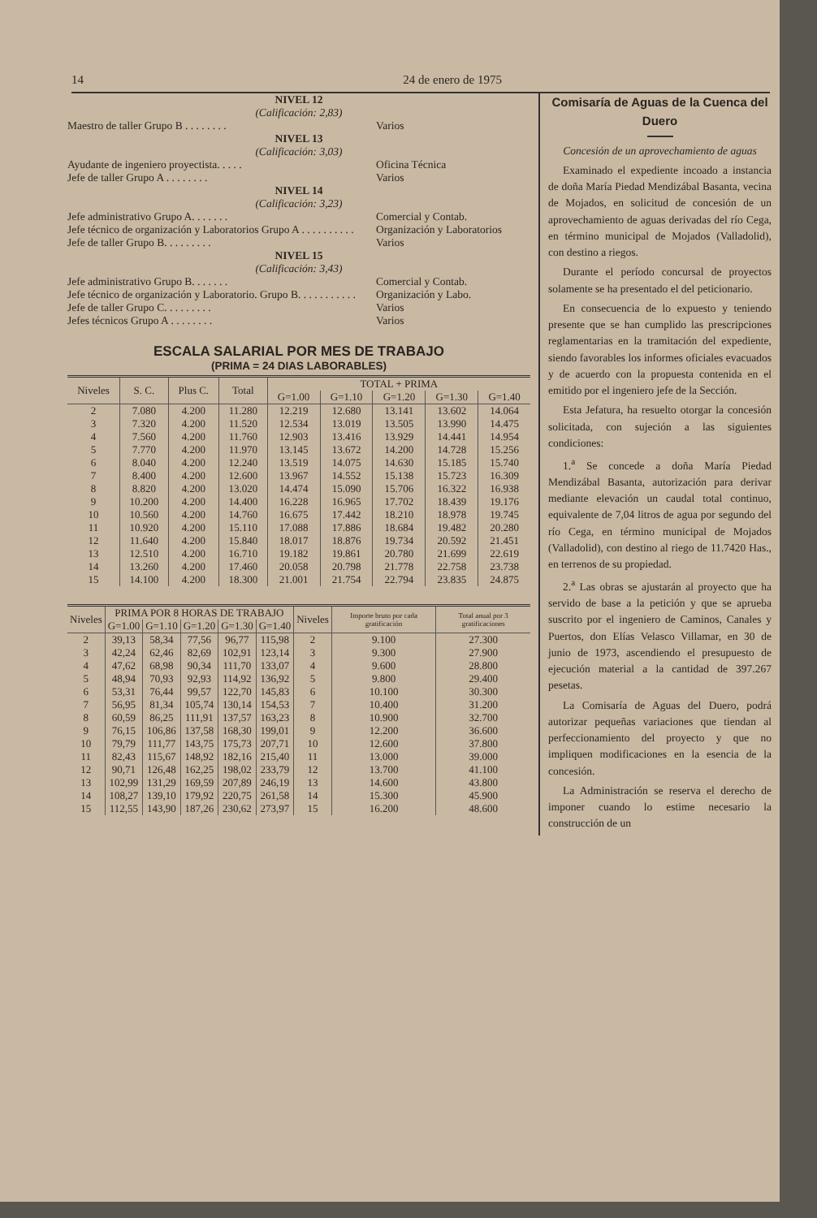14 24 de enero de 1975
NIVEL 12
(Calificación: 2,83)
Maestro de taller Grupo B . . . . . . . . Varios
NIVEL 13
(Calificación: 3,03)
Ayudante de ingeniero proyectista. . . . . Oficina Técnica
Jefe de taller Grupo A . . . . . . . . Varios
NIVEL 14
(Calificación: 3,23)
Jefe administrativo Grupo A. . . . . . . Comercial y Contab.
Jefe técnico de organización y Laboratorios Grupo A . . . . . . . . . . Organización y Laboratorios
Jefe de taller Grupo B. . . . . . . . . Varios
NIVEL 15
(Calificación: 3,43)
Jefe administrativo Grupo B. . . . . . . Comercial y Contab.
Jefe técnico de organización y Laboratorio. Grupo B. . . . . . . . . . . Organización y Labo.
Jefe de taller Grupo C. . . . . . . . . Varios
Jefes técnicos Grupo A . . . . . . . . Varios
ESCALA SALARIAL POR MES DE TRABAJO
(PRIMA = 24 DIAS LABORABLES)
| Niveles | S. C. | Plus C. | Total | TOTAL + PRIMA | | | | |
| --- | --- | --- | --- | --- | --- | --- | --- | --- |
| | | | | G=1.00 | G=1.10 | G=1.20 | G=1.30 | G=1.40 |
| 2 | 7.080 | 4.200 | 11.280 | 12.219 | 12.680 | 13.141 | 13.602 | 14.064 |
| 3 | 7.320 | 4.200 | 11.520 | 12.534 | 13.019 | 13.505 | 13.990 | 14.475 |
| 4 | 7.560 | 4.200 | 11.760 | 12.903 | 13.416 | 13.929 | 14.441 | 14.954 |
| 5 | 7.770 | 4.200 | 11.970 | 13.145 | 13.672 | 14.200 | 14.728 | 15.256 |
| 6 | 8.040 | 4.200 | 12.240 | 13.519 | 14.075 | 14.630 | 15.185 | 15.740 |
| 7 | 8.400 | 4.200 | 12.600 | 13.967 | 14.552 | 15.138 | 15.723 | 16.309 |
| 8 | 8.820 | 4.200 | 13.020 | 14.474 | 15.090 | 15.706 | 16.322 | 16.938 |
| 9 | 10.200 | 4.200 | 14.400 | 16.228 | 16.965 | 17.702 | 18.439 | 19.176 |
| 10 | 10.560 | 4.200 | 14.760 | 16.675 | 17.442 | 18.210 | 18.978 | 19.745 |
| 11 | 10.920 | 4.200 | 15.110 | 17.088 | 17.886 | 18.684 | 19.482 | 20.280 |
| 12 | 11.640 | 4.200 | 15.840 | 18.017 | 18.876 | 19.734 | 20.592 | 21.451 |
| 13 | 12.510 | 4.200 | 16.710 | 19.182 | 19.861 | 20.780 | 21.699 | 22.619 |
| 14 | 13.260 | 4.200 | 17.460 | 20.058 | 20.798 | 21.778 | 22.758 | 23.738 |
| 15 | 14.100 | 4.200 | 18.300 | 21.001 | 21.754 | 22.794 | 23.835 | 24.875 |
| Niveles | PRIMA POR 8 HORAS DE TRABAJO | | | | | Niveles | Importe bruto por cada gratificación | Total anual por 3 gratificaciones |
| --- | --- | --- | --- | --- | --- | --- | --- | --- |
| | G=1.00 | G=1.10 | G=1.20 | G=1.30 | G=1.40 | | | |
| 2 | 39,13 | 58,34 | 77,56 | 96,77 | 115,98 | 2 | 9.100 | 27.300 |
| 3 | 42,24 | 62,46 | 82,69 | 102,91 | 123,14 | 3 | 9.300 | 27.900 |
| 4 | 47,62 | 68,98 | 90,34 | 111,70 | 133,07 | 4 | 9.600 | 28.800 |
| 5 | 48,94 | 70,93 | 92,93 | 114,92 | 136,92 | 5 | 9.800 | 29.400 |
| 6 | 53,31 | 76,44 | 99,57 | 122,70 | 145,83 | 6 | 10.100 | 30.300 |
| 7 | 56,95 | 81,34 | 105,74 | 130,14 | 154,53 | 7 | 10.400 | 31.200 |
| 8 | 60,59 | 86,25 | 111,91 | 137,57 | 163,23 | 8 | 10.900 | 32.700 |
| 9 | 76,15 | 106,86 | 137,58 | 168,30 | 199,01 | 9 | 12.200 | 36.600 |
| 10 | 79,79 | 111,77 | 143,75 | 175,73 | 207,71 | 10 | 12.600 | 37.800 |
| 11 | 82,43 | 115,67 | 148,92 | 182,16 | 215,40 | 11 | 13.000 | 39.000 |
| 12 | 90,71 | 126,48 | 162,25 | 198,02 | 233,79 | 12 | 13.700 | 41.100 |
| 13 | 102,99 | 131,29 | 169,59 | 207,89 | 246,19 | 13 | 14.600 | 43.800 |
| 14 | 108,27 | 139,10 | 179,92 | 220,75 | 261,58 | 14 | 15.300 | 45.900 |
| 15 | 112,55 | 143,90 | 187,26 | 230,62 | 273,97 | 15 | 16.200 | 48.600 |
Comisaría de Aguas de la Cuenca del Duero
Concesión de un aprovechamiento de aguas
Examinado el expediente incoado a instancia de doña María Piedad Mendizábal Basanta, vecina de Mojados, en solicitud de concesión de un aprovechamiento de aguas derivadas del río Cega, en término municipal de Mojados (Valladolid), con destino a riegos.
Durante el período concursal de proyectos solamente se ha presentado el del peticionario.
En consecuencia de lo expuesto y teniendo presente que se han cumplido las prescripciones reglamentarias en la tramitación del expediente, siendo favorables los informes oficiales evacuados y de acuerdo con la propuesta contenida en el emitido por el ingeniero jefe de la Sección.
Esta Jefatura, ha resuelto otorgar la concesión solicitada, con sujeción a las siguientes condiciones:
1.<sup>a</sup> Se concede a doña María Piedad Mendizábal Basanta, autorización para derivar mediante elevación un caudal total continuo, equivalente de 7,04 litros de agua por segundo del río Cega, en término municipal de Mojados (Valladolid), con destino al riego de 11.7420 Has., en terrenos de su propiedad.
2.<sup>a</sup> Las obras se ajustarán al proyecto que ha servido de base a la petición y que se aprueba suscrito por el ingeniero de Caminos, Canales y Puertos, don Elías Velasco Villamar, en 30 de junio de 1973, ascendiendo el presupuesto de ejecución material a la cantidad de 397.267 pesetas.
La Comisaría de Aguas del Duero, podrá autorizar pequeñas variaciones que tiendan al perfeccionamiento del proyecto y que no impliquen modificaciones en la esencia de la concesión.
La Administración se reserva el derecho de imponer cuando lo estime necesario la construcción de un